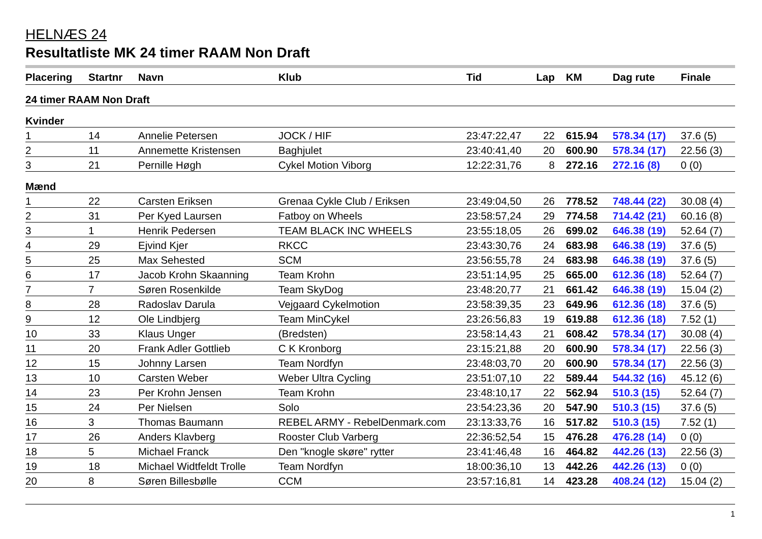HELNÆS 24
Resultatliste MK 24 timer RAAM Non Draft
| Placering | Startnr | Navn | Klub | Tid | Lap | KM | Dag rute | Finale |
| --- | --- | --- | --- | --- | --- | --- | --- | --- |
| 24 timer RAAM Non Draft | | | | | | | | |
| Kvinder | | | | | | | | |
| 1 | 14 | Annelie Petersen | JOCK / HIF | 23:47:22,47 | 22 | 615.94 | 578.34 (17) | 37.6 (5) |
| 2 | 11 | Annemette Kristensen | Baghjulet | 23:40:41,40 | 20 | 600.90 | 578.34 (17) | 22.56 (3) |
| 3 | 21 | Pernille Høgh | Cykel Motion Viborg | 12:22:31,76 | 8 | 272.16 | 272.16 (8) | 0 (0) |
| Mænd | | | | | | | | |
| 1 | 22 | Carsten Eriksen | Grenaa Cykle Club / Eriksen | 23:49:04,50 | 26 | 778.52 | 748.44 (22) | 30.08 (4) |
| 2 | 31 | Per Kyed Laursen | Fatboy on Wheels | 23:58:57,24 | 29 | 774.58 | 714.42 (21) | 60.16 (8) |
| 3 | 1 | Henrik Pedersen | TEAM BLACK INC WHEELS | 23:55:18,05 | 26 | 699.02 | 646.38 (19) | 52.64 (7) |
| 4 | 29 | Ejvind Kjer | RKCC | 23:43:30,76 | 24 | 683.98 | 646.38 (19) | 37.6 (5) |
| 5 | 25 | Max Sehested | SCM | 23:56:55,78 | 24 | 683.98 | 646.38 (19) | 37.6 (5) |
| 6 | 17 | Jacob Krohn Skaanning | Team Krohn | 23:51:14,95 | 25 | 665.00 | 612.36 (18) | 52.64 (7) |
| 7 | 7 | Søren Rosenkilde | Team SkyDog | 23:48:20,77 | 21 | 661.42 | 646.38 (19) | 15.04 (2) |
| 8 | 28 | Radoslav Darula | Vejgaard Cykelmotion | 23:58:39,35 | 23 | 649.96 | 612.36 (18) | 37.6 (5) |
| 9 | 12 | Ole Lindbjerg | Team MinCykel | 23:26:56,83 | 19 | 619.88 | 612.36 (18) | 7.52 (1) |
| 10 | 33 | Klaus Unger | (Bredsten) | 23:58:14,43 | 21 | 608.42 | 578.34 (17) | 30.08 (4) |
| 11 | 20 | Frank Adler Gottlieb | C K Kronborg | 23:15:21,88 | 20 | 600.90 | 578.34 (17) | 22.56 (3) |
| 12 | 15 | Johnny Larsen | Team Nordfyn | 23:48:03,70 | 20 | 600.90 | 578.34 (17) | 22.56 (3) |
| 13 | 10 | Carsten Weber | Weber Ultra Cycling | 23:51:07,10 | 22 | 589.44 | 544.32 (16) | 45.12 (6) |
| 14 | 23 | Per Krohn Jensen | Team Krohn | 23:48:10,17 | 22 | 562.94 | 510.3 (15) | 52.64 (7) |
| 15 | 24 | Per Nielsen | Solo | 23:54:23,36 | 20 | 547.90 | 510.3 (15) | 37.6 (5) |
| 16 | 3 | Thomas Baumann | REBEL ARMY - RebelDenmark.com | 23:13:33,76 | 16 | 517.82 | 510.3 (15) | 7.52 (1) |
| 17 | 26 | Anders Klavberg | Rooster Club Varberg | 22:36:52,54 | 15 | 476.28 | 476.28 (14) | 0 (0) |
| 18 | 5 | Michael Franck | Den "knogle skøre" rytter | 23:41:46,48 | 16 | 464.82 | 442.26 (13) | 22.56 (3) |
| 19 | 18 | Michael Widtfeldt Trolle | Team Nordfyn | 18:00:36,10 | 13 | 442.26 | 442.26 (13) | 0 (0) |
| 20 | 8 | Søren Billesbølle | CCM | 23:57:16,81 | 14 | 423.28 | 408.24 (12) | 15.04 (2) |
1